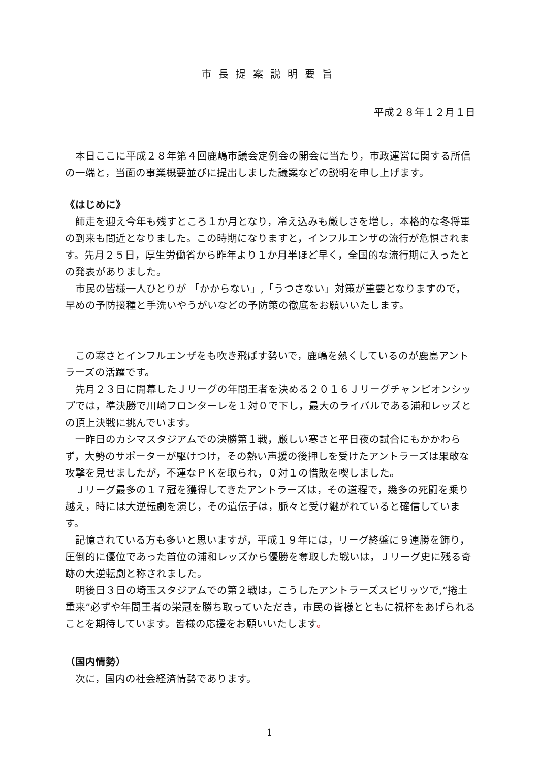市長提案説明要旨
平成２８年１２月１日
本日ここに平成２８年第４回鹿嶋市議会定例会の開会に当たり，市政運営に関する所信の一端と，当面の事業概要並びに提出しました議案などの説明を申し上げます。
《はじめに》
師走を迎え今年も残すところ１か月となり，冷え込みも厳しさを増し，本格的な冬将軍の到来も間近となりました。この時期になりますと，インフルエンザの流行が危惧されます。先月２５日，厚生労働省から昨年より１か月半ほど早く，全国的な流行期に入ったとの発表がありました。
市民の皆様一人ひとりが 「かからない」,「うつさない」対策が重要となりますので，早めの予防接種と手洗いやうがいなどの予防策の徹底をお願いいたします。
この寒さとインフルエンザをも吹き飛ばす勢いで，鹿嶋を熱くしているのが鹿島アントラーズの活躍です。
先月２３日に開幕したＪリーグの年間王者を決める２０１６Ｊリーグチャンピオンシップでは，準決勝で川崎フロンターレを１対０で下し，最大のライバルである浦和レッズとの頂上決戦に挑んでいます。
一昨日のカシマスタジアムでの決勝第１戦，厳しい寒さと平日夜の試合にもかかわらず，大勢のサポーターが駆けつけ，その熱い声援の後押しを受けたアントラーズは果敢な攻撃を見せましたが，不運なＰＫを取られ，０対１の惜敗を喫しました。
Ｊリーグ最多の１７冠を獲得してきたアントラーズは，その道程で，幾多の死闘を乗り越え，時には大逆転劇を演じ，その遺伝子は，脈々と受け継がれていると確信しています。
記憶されている方も多いと思いますが，平成１９年には，リーグ終盤に９連勝を飾り，圧倒的に優位であった首位の浦和レッズから優勝を奪取した戦いは，Ｊリーグ史に残る奇跡の大逆転劇と称されました。
明後日３日の埼玉スタジアムでの第２戦は，こうしたアントラーズスピリッツで,“捲土重来”必ずや年間王者の栄冠を勝ち取っていただき，市民の皆様とともに祝杯をあげられることを期待しています。皆様の応援をお願いいたします。
（国内情勢）
次に，国内の社会経済情勢であります。
1